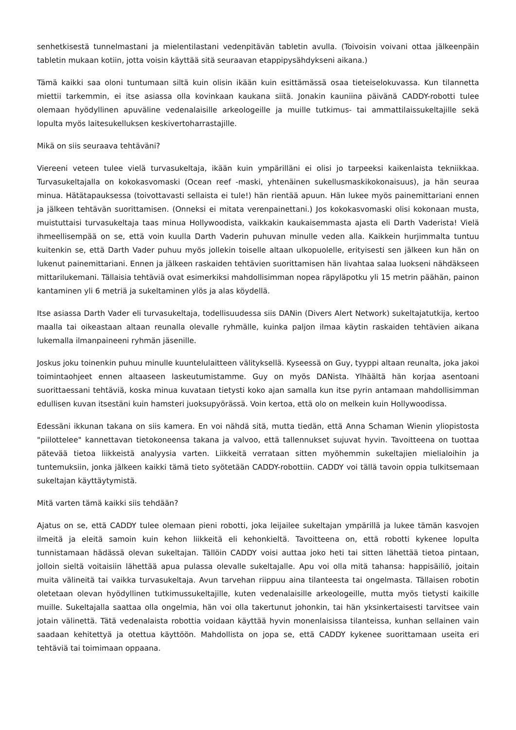senhetkisestä tunnelmastani ja mielentilastani vedenpitävän tabletin avulla. (Toivoisin voivani ottaa jälkeenpäin tabletin mukaan kotiin, jotta voisin käyttää sitä seuraavan etappipysähdykseni aikana.)
Tämä kaikki saa oloni tuntumaan siltä kuin olisin ikään kuin esittämässä osaa tieteiselokuvassa. Kun tilannetta miettii tarkemmin, ei itse asiassa olla kovinkaan kaukana siitä. Jonakin kauniina päivänä CADDY-robotti tulee olemaan hyödyllinen apuväline vedenalaisille arkeologeille ja muille tutkimus- tai ammattilaissukeltajille sekä lopulta myös laitesukelluksen keskivertoharrastajille.
Mikä on siis seuraava tehtäväni?
Viereeni veteen tulee vielä turvasukeltaja, ikään kuin ympärilläni ei olisi jo tarpeeksi kaikenlaista tekniikkaa. Turvasukeltajalla on kokokasvomaski (Ocean reef -maski, yhtenäinen sukellusmaskikokonaisuus), ja hän seuraa minua. Hätätapauksessa (toivottavasti sellaista ei tule!) hän rientää apuun. Hän lukee myös painemittariani ennen ja jälkeen tehtävän suorittamisen. (Onneksi ei mitata verenpainettani.) Jos kokokasvomaski olisi kokonaan musta, muistuttaisi turvasukeltaja taas minua Hollywoodista, vaikkakin kaukaisemmasta ajasta eli Darth Vaderista! Vielä ihmeellisempää on se, että voin kuulla Darth Vaderin puhuvan minulle veden alla. Kaikkein hurjimmalta tuntuu kuitenkin se, että Darth Vader puhuu myös jollekin toiselle altaan ulkopuolelle, erityisesti sen jälkeen kun hän on lukenut painemittariani. Ennen ja jälkeen raskaiden tehtävien suorittamisen hän livahtaa salaa luokseni nähdäkseen mittarilukemani. Tällaisia tehtäviä ovat esimerkiksi mahdollisimman nopea räpyläpotku yli 15 metrin päähän, painon kantaminen yli 6 metriä ja sukeltaminen ylös ja alas köydellä.
Itse asiassa Darth Vader eli turvasukeltaja, todellisuudessa siis DANin (Divers Alert Network) sukeltajatutkija, kertoo maalla tai oikeastaan altaan reunalla olevalle ryhmälle, kuinka paljon ilmaa käytin raskaiden tehtävien aikana lukemalla ilmanpaineeni ryhmän jäsenille.
Joskus joku toinenkin puhuu minulle kuuntelulaitteen välityksellä. Kyseessä on Guy, tyyppi altaan reunalta, joka jakoi toimintaohjeet ennen altaaseen laskeutumistamme. Guy on myös DANista. Ylhäältä hän korjaa asentoani suorittaessani tehtäviä, koska minua kuvataan tietysti koko ajan samalla kun itse pyrin antamaan mahdollisimman edullisen kuvan itsestäni kuin hamsteri juoksupyörässä. Voin kertoa, että olo on melkein kuin Hollywoodissa.
Edessäni ikkunan takana on siis kamera. En voi nähdä sitä, mutta tiedän, että Anna Schaman Wienin yliopistosta "piilottelee" kannettavan tietokoneensa takana ja valvoo, että tallennukset sujuvat hyvin. Tavoitteena on tuottaa pätevää tietoa liikkeistä analyysia varten. Liikkeitä verrataan sitten myöhemmin sukeltajien mielialoihin ja tuntemuksiin, jonka jälkeen kaikki tämä tieto syötetään CADDY-robottiin. CADDY voi tällä tavoin oppia tulkitsemaan sukeltajan käyttäytymistä.
Mitä varten tämä kaikki siis tehdään?
Ajatus on se, että CADDY tulee olemaan pieni robotti, joka leijailee sukeltajan ympärillä ja lukee tämän kasvojen ilmeitä ja eleitä samoin kuin kehon liikkeitä eli kehonkieltä. Tavoitteena on, että robotti kykenee lopulta tunnistamaan hädässä olevan sukeltajan. Tällöin CADDY voisi auttaa joko heti tai sitten lähettää tietoa pintaan, jolloin sieltä voitaisiin lähettää apua pulassa olevalle sukeltajalle. Apu voi olla mitä tahansa: happisäiliö, joitain muita välineitä tai vaikka turvasukeltaja. Avun tarvehan riippuu aina tilanteesta tai ongelmasta. Tällaisen robotin oletetaan olevan hyödyllinen tutkimussukeltajille, kuten vedenalaisille arkeologeille, mutta myös tietysti kaikille muille. Sukeltajalla saattaa olla ongelmia, hän voi olla takertunut johonkin, tai hän yksinkertaisesti tarvitsee vain jotain välinettä. Tätä vedenalaista robottia voidaan käyttää hyvin monenlaisissa tilanteissa, kunhan sellainen vain saadaan kehitettyä ja otettua käyttöön. Mahdollista on jopa se, että CADDY kykenee suorittamaan useita eri tehtäviä tai toimimaan oppaana.